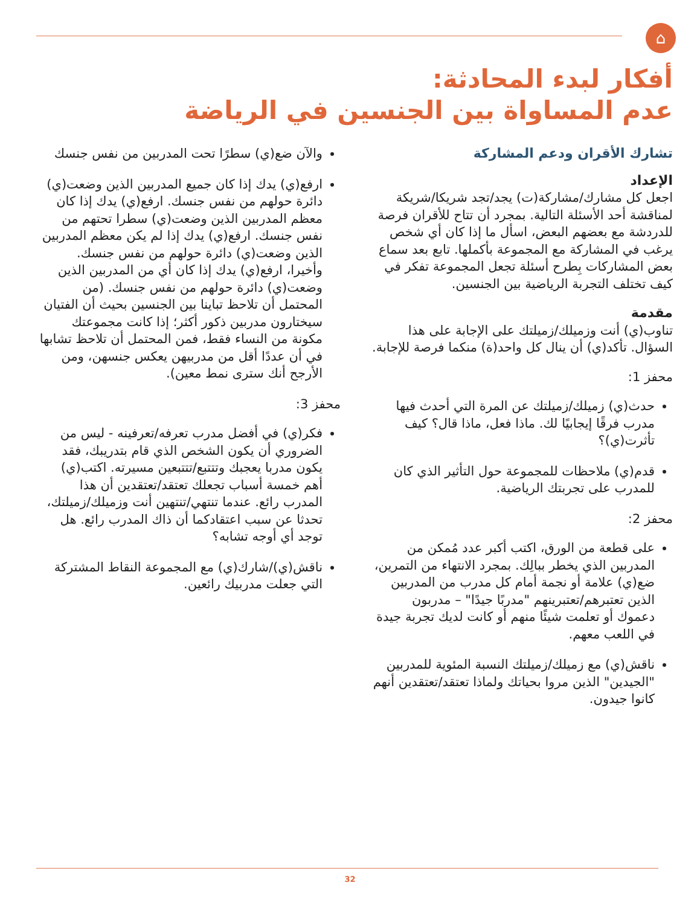⌂
أفكار لبدء المحادثة:
عدم المساواة بين الجنسين في الرياضة
تشارك الأقران ودعم المشاركة
الإعداد
اجعل كل مشارك/مشاركة(ت) يجد/تجد شريكا/شريكة لمناقشة أحد الأسئلة التالية. بمجرد أن تتاح للأقران فرصة للدردشة مع بعضهم البعض، اسأل ما إذا كان أي شخص يرغب في المشاركة مع المجموعة بأكملها. تابع بعد سماع بعض المشاركات بِطرح أسئلة تجعل المجموعة تفكر في كيف تختلف التجربة الرياضية بين الجنسين.
مقدمة
تناوب(ي) أنت وزميلك/زميلتك على الإجابة على هذا السؤال. تأكد(ي) أن ينال كل واحد(ة) منكما فرصة للإجابة.
محفز 1:
حدث(ي) زميلك/زميلتك عن المرة التي أحدث فيها مدرب فرقًا إيجابيًا لك. ماذا فعل، ماذا قال؟ كيف تأثرت(ي)؟
قدم(ي) ملاحظات للمجموعة حول التأثير الذي كان للمدرب على تجربتك الرياضية.
محفز 2:
على قطعة من الورق، اكتب أكبر عدد مُمكن من المدربين الذي يخطر ببالِك. بمجرد الانتهاء من التمرين، ضع(ي) علامة أو نجمة أمام كل مدرب من المدربين الذين تعتبرهم/تعتبرينهم "مدربًا جيدًا" – مدربون دعموك أو تعلمت شيئًا منهم أو كانت لديك تجربة جيدة في اللعب معهم.
ناقش(ي) مع زميلك/زميلتك النسبة المئوية للمدربين "الجيدين" الذين مروا بحياتك ولماذا تعتقد/تعتقدين أنهم كانوا جيدون.
والآن ضع(ي) سطرًا تحت المدربين من نفس جنسك
ارفع(ي) يدك إذا كان جميع المدربين الذين وضعت(ي) دائرة حولهم من نفس جنسك. ارفع(ي) يدك إذا كان معظم المدربين الذين وضعت(ي) سطرا تحتهم من نفس جنسك. ارفع(ي) يدك إذا لم يكن معظم المدربين الذين وضعت(ي) دائرة حولهم من نفس جنسك. وأخيرا، ارفع(ي) يدك إذا كان أي من المدربين الذين وضعت(ي) دائرة حولهم من نفس جنسك. (من المحتمل أن تلاحظ تباينا بين الجنسين بحيث أن الفتيان سيختارون مدربين ذكور أكثر؛ إذا كانت مجموعتك مكونة من النساء فقط، فمن المحتمل أن تلاحظ تشابها في أن عددًا أقل من مدربيهن يعكس جنسهن، ومن الأرجح أنك سترى نمط معين).
محفز 3:
فكر(ي) في أفضل مدرب تعرفه/تعرفينه - ليس من الضروري أن يكون الشخص الذي قام بتدريبك، فقد يكون مدربا يعجبك وتتتبع/تتتبعين مسيرته. اكتب(ي) أهم خمسة أسباب تجعلك تعتقد/تعتقدين أن هذا المدرب رائع. عندما تنتهي/تنتهين أنت وزميلك/زميلتك، تحدثا عن سبب اعتقادكما أن ذاك المدرب رائع. هل توجد أي أوجه تشابه؟
ناقش(ي)/شارك(ي) مع المجموعة النقاط المشتركة التي جعلت مدربيك رائعين.
32